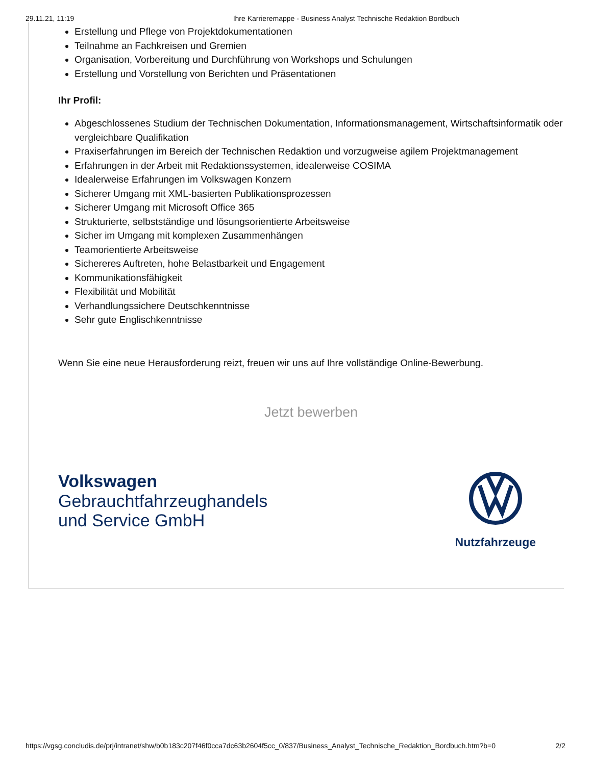29.11.21, 11:19 Ihre Karrieremappe - Business Analyst Technische Redaktion Bordbuch
Erstellung und Pflege von Projektdokumentationen
Teilnahme an Fachkreisen und Gremien
Organisation, Vorbereitung und Durchführung von Workshops und Schulungen
Erstellung und Vorstellung von Berichten und Präsentationen
Ihr Profil:
Abgeschlossenes Studium der Technischen Dokumentation, Informationsmanagement, Wirtschaftsinformatik oder vergleichbare Qualifikation
Praxiserfahrungen im Bereich der Technischen Redaktion und vorzugweise agilem Projektmanagement
Erfahrungen in der Arbeit mit Redaktionssystemen, idealerweise COSIMA
Idealerweise Erfahrungen im Volkswagen Konzern
Sicherer Umgang mit XML-basierten Publikationsprozessen
Sicherer Umgang mit Microsoft Office 365
Strukturierte, selbstständige und lösungsorientierte Arbeitsweise
Sicher im Umgang mit komplexen Zusammenhängen
Teamorientierte Arbeitsweise
Sichereres Auftreten, hohe Belastbarkeit und Engagement
Kommunikationsfähigkeit
Flexibilität und Mobilität
Verhandlungssichere Deutschkenntnisse
Sehr gute Englischkenntnisse
Wenn Sie eine neue Herausforderung reizt, freuen wir uns auf Ihre vollständige Online-Bewerbung.
Jetzt bewerben
Volkswagen
Gebrauchtfahrzeughandels
und Service GmbH
Nutzfahrzeuge
https://vgsg.concludis.de/prj/intranet/shw/b0b183c207f46f0cca7dc63b2604f5cc_0/837/Business_Analyst_Technische_Redaktion_Bordbuch.htm?b=0 2/2